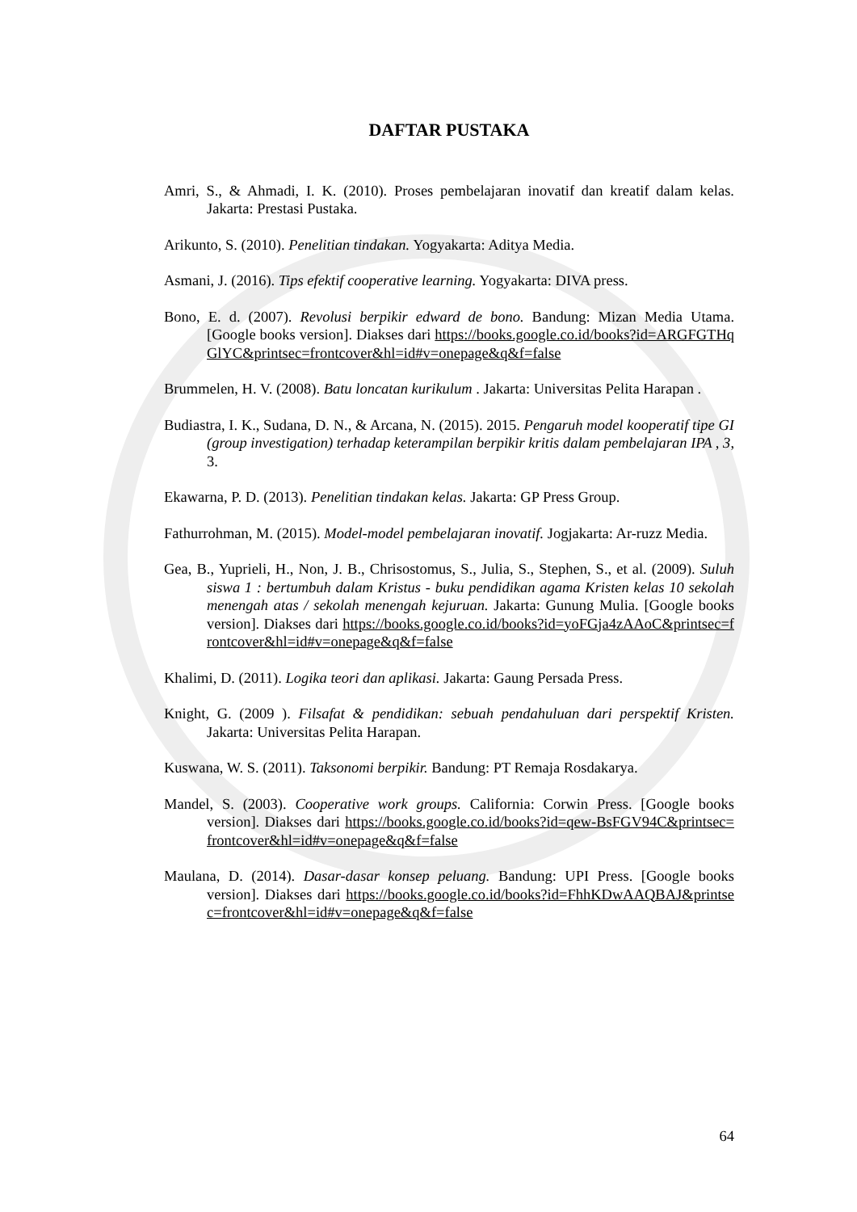DAFTAR PUSTAKA
Amri, S., & Ahmadi, I. K. (2010). Proses pembelajaran inovatif dan kreatif dalam kelas. Jakarta: Prestasi Pustaka.
Arikunto, S. (2010). Penelitian tindakan. Yogyakarta: Aditya Media.
Asmani, J. (2016). Tips efektif cooperative learning. Yogyakarta: DIVA press.
Bono, E. d. (2007). Revolusi berpikir edward de bono. Bandung: Mizan Media Utama. [Google books version]. Diakses dari https://books.google.co.id/books?id=ARGFGTHqGlYC&printsec=frontcover&hl=id#v=onepage&q&f=false
Brummelen, H. V. (2008). Batu loncatan kurikulum . Jakarta: Universitas Pelita Harapan .
Budiastra, I. K., Sudana, D. N., & Arcana, N. (2015). 2015. Pengaruh model kooperatif tipe GI (group investigation) terhadap keterampilan berpikir kritis dalam pembelajaran IPA , 3, 3.
Ekawarna, P. D. (2013). Penelitian tindakan kelas. Jakarta: GP Press Group.
Fathurrohman, M. (2015). Model-model pembelajaran inovatif. Jogjakarta: Ar-ruzz Media.
Gea, B., Yuprieli, H., Non, J. B., Chrisostomus, S., Julia, S., Stephen, S., et al. (2009). Suluh siswa 1 : bertumbuh dalam Kristus - buku pendidikan agama Kristen kelas 10 sekolah menengah atas / sekolah menengah kejuruan. Jakarta: Gunung Mulia. [Google books version]. Diakses dari https://books.google.co.id/books?id=yoFGja4zAAoC&printsec=frontcover&hl=id#v=onepage&q&f=false
Khalimi, D. (2011). Logika teori dan aplikasi. Jakarta: Gaung Persada Press.
Knight, G. (2009 ). Filsafat & pendidikan: sebuah pendahuluan dari perspektif Kristen. Jakarta: Universitas Pelita Harapan.
Kuswana, W. S. (2011). Taksonomi berpikir. Bandung: PT Remaja Rosdakarya.
Mandel, S. (2003). Cooperative work groups. California: Corwin Press. [Google books version]. Diakses dari https://books.google.co.id/books?id=qew-BsFGV94C&printsec=frontcover&hl=id#v=onepage&q&f=false
Maulana, D. (2014). Dasar-dasar konsep peluang. Bandung: UPI Press. [Google books version]. Diakses dari https://books.google.co.id/books?id=FhhKDwAAQBAJ&printsec=frontcover&hl=id#v=onepage&q&f=false
64